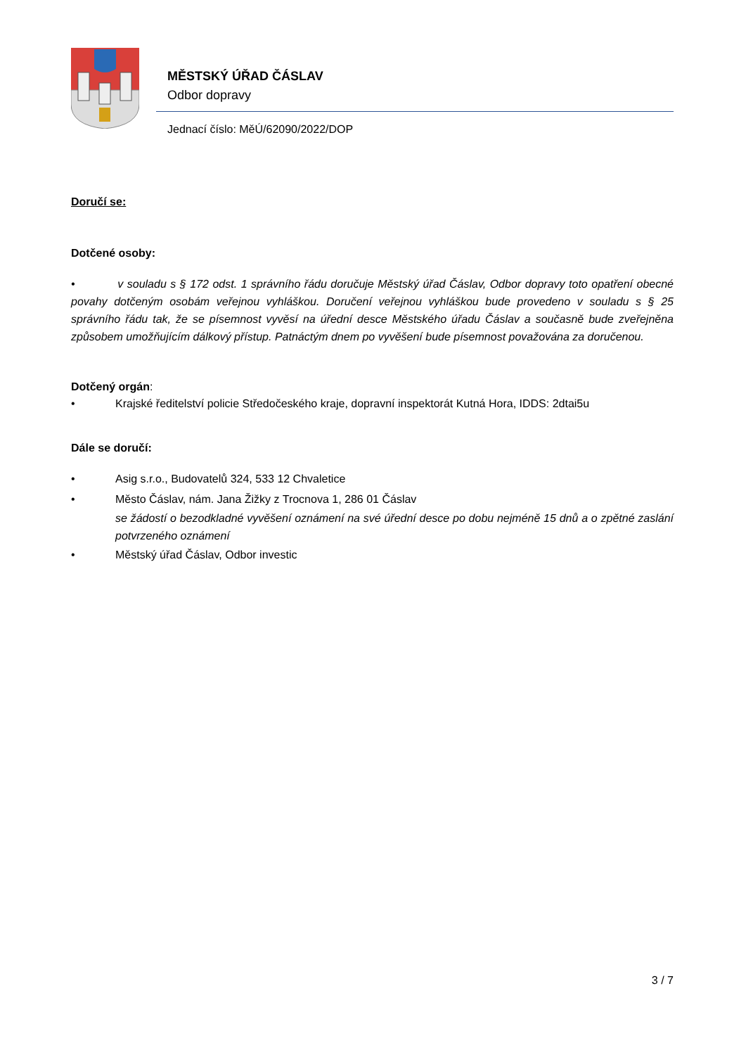MĚSTSKÝ ÚŘAD ČÁSLAV
Odbor dopravy
Jednací číslo: MěÚ/62090/2022/DOP
Doručí se:
Dotčené osoby:
• v souladu s § 172 odst. 1 správního řádu doručuje Městský úřad Čáslav, Odbor dopravy toto opatření obecné povahy dotčeným osobám veřejnou vyhláškou. Doručení veřejnou vyhláškou bude provedeno v souladu s § 25 správního řádu tak, že se písemnost vyvěsí na úřední desce Městského úřadu Čáslav a současně bude zveřejněna způsobem umožňujícím dálkový přístup. Patnáctým dnem po vyvěšení bude písemnost považována za doručenou.
Dotčený orgán:
• Krajské ředitelství policie Středočeského kraje, dopravní inspektorát Kutná Hora, IDDS: 2dtai5u
Dále se doručí:
• Asig s.r.o., Budovatelů 324, 533 12 Chvaletice
• Město Čáslav, nám. Jana Žižky z Trocnova 1, 286 01 Čáslav
se žádostí o bezodkladné vyvěšení oznámení na své úřední desce po dobu nejméně 15 dnů a o zpětné zaslání potvrzeného oznámení
• Městský úřad Čáslav, Odbor investic
3 / 7